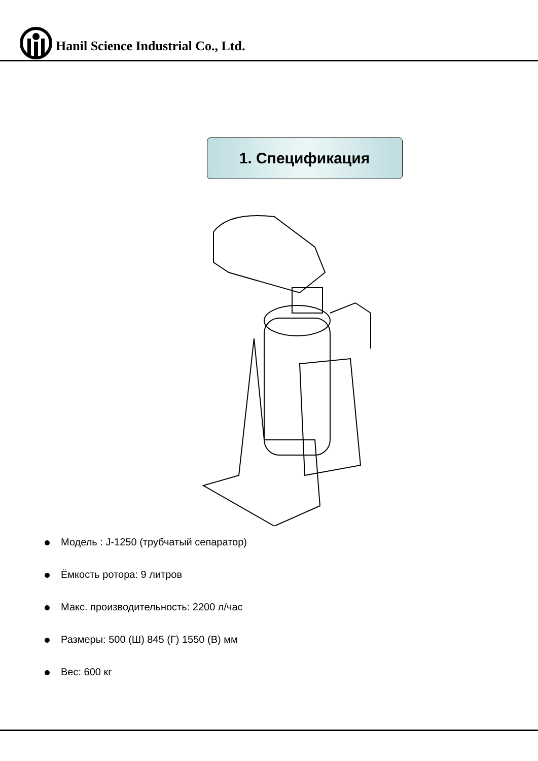Hanil Science Industrial Co., Ltd.
1. Спецификация
Модель : J-1250 (трубчатый сепаратор)
Ёмкость ротора: 9 литров
Макс. производительность: 2200 л/час
Размеры: 500 (Ш) 845 (Г) 1550 (В) мм
Вес: 600 кг